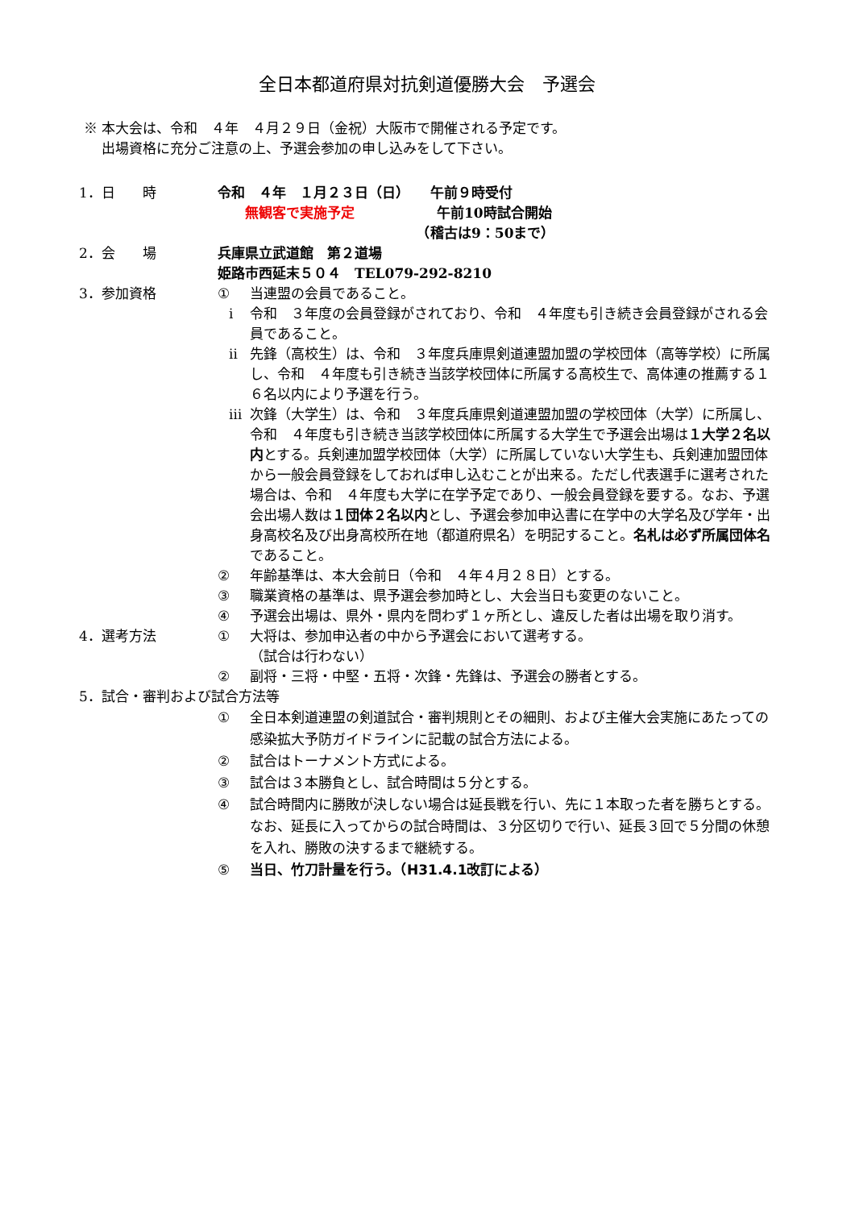全日本都道府県対抗剣道優勝大会　予選会
※ 本大会は、令和　４年　４月２９日（金祝）大阪市で開催される予定です。
　 出場資格に充分ご注意の上、予選会参加の申し込みをして下さい。
1．日　　時 令和　４年　１月２３日（日）　　午前９時受付
　　無観客で実施予定　　　　　　午前10時試合開始
　　　　　　　　　　　　　　　（稽古は9：50まで）
2．会　　場 兵庫県立武道館　第２道場
姫路市西延末５０４　TEL079-292-8210
3．参加資格 ① 当連盟の会員であること。
ⅰ 令和　３年度の会員登録がされており、令和　４年度も引き続き会員登録がされる会員であること。
ⅱ 先鋒（高校生）は、令和　３年度兵庫県剣道連盟加盟の学校団体（高等学校）に所属し、令和　４年度も引き続き当該学校団体に所属する高校生で、高体連の推薦する１６名以内により予選を行う。
ⅲ 次鋒（大学生）は、令和　３年度兵庫県剣道連盟加盟の学校団体（大学）に所属し、令和　４年度も引き続き当該学校団体に所属する大学生で予選会出場は１大学２名以内とする。兵剣連加盟学校団体（大学）に所属していない大学生も、兵剣連加盟団体から一般会員登録をしておれば申し込むことが出来る。ただし代表選手に選考された場合は、令和　４年度も大学に在学予定であり、一般会員登録を要する。なお、予選会出場人数は１団体２名以内とし、予選会参加申込書に在学中の大学名及び学年・出身高校名及び出身高校所在地（都道府県名）を明記すること。名札は必ず所属団体名であること。
② 年齢基準は、本大会前日（令和　４年４月２８日）とする。
③ 職業資格の基準は、県予選会参加時とし、大会当日も変更のないこと。
④ 予選会出場は、県外・県内を問わず１ヶ所とし、違反した者は出場を取り消す。
4．選考方法 ① 大将は、参加申込者の中から予選会において選考する。
（試合は行わない）
② 副将・三将・中堅・五将・次鋒・先鋒は、予選会の勝者とする。
5．試合・審判および試合方法等
① 全日本剣道連盟の剣道試合・審判規則とその細則、および主催大会実施にあたっての感染拡大予防ガイドラインに記載の試合方法による。
② 試合はトーナメント方式による。
③ 試合は３本勝負とし、試合時間は５分とする。
④ 試合時間内に勝敗が決しない場合は延長戦を行い、先に１本取った者を勝ちとする。なお、延長に入ってからの試合時間は、３分区切りで行い、延長３回で５分間の休憩を入れ、勝敗の決するまで継続する。
⑤ 当日、竹刀計量を行う。（H31.4.1改訂による）